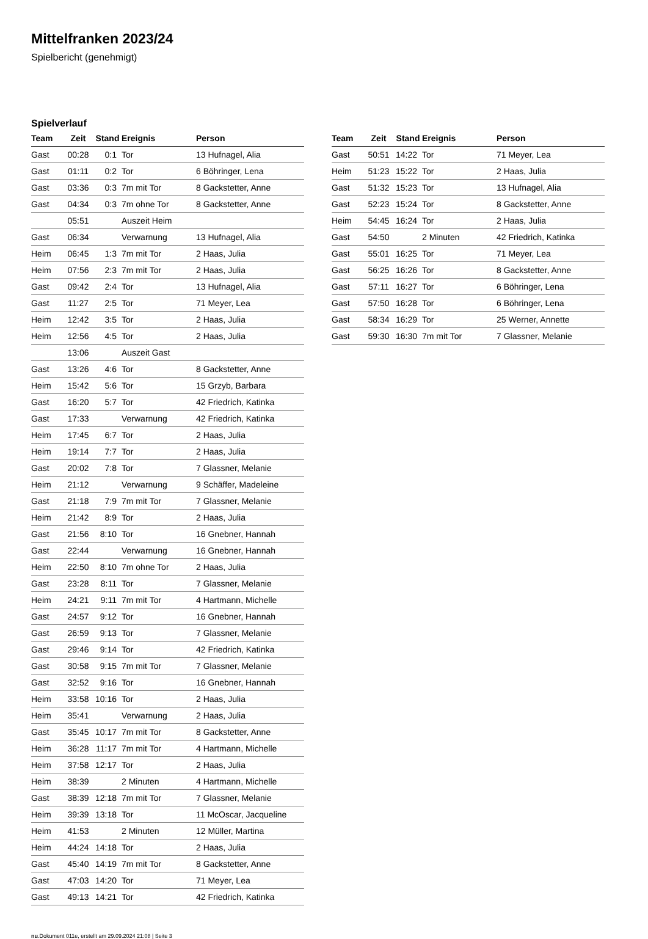Mittelfranken 2023/24
Spielbericht (genehmigt)
Spielverlauf
| Team | Zeit | Stand | Ereignis | Person |
| --- | --- | --- | --- | --- |
| Gast | 00:28 | 0:1 | Tor | 13 Hufnagel, Alia |
| Gast | 01:11 | 0:2 | Tor | 6 Böhringer, Lena |
| Gast | 03:36 | 0:3 | 7m mit Tor | 8 Gackstetter, Anne |
| Gast | 04:34 | 0:3 | 7m ohne Tor | 8 Gackstetter, Anne |
| | 05:51 | | Auszeit Heim | |
| Gast | 06:34 | | Verwarnung | 13 Hufnagel, Alia |
| Heim | 06:45 | 1:3 | 7m mit Tor | 2 Haas, Julia |
| Heim | 07:56 | 2:3 | 7m mit Tor | 2 Haas, Julia |
| Gast | 09:42 | 2:4 | Tor | 13 Hufnagel, Alia |
| Gast | 11:27 | 2:5 | Tor | 71 Meyer, Lea |
| Heim | 12:42 | 3:5 | Tor | 2 Haas, Julia |
| Heim | 12:56 | 4:5 | Tor | 2 Haas, Julia |
| | 13:06 | | Auszeit Gast | |
| Gast | 13:26 | 4:6 | Tor | 8 Gackstetter, Anne |
| Heim | 15:42 | 5:6 | Tor | 15 Grzyb, Barbara |
| Gast | 16:20 | 5:7 | Tor | 42 Friedrich, Katinka |
| Gast | 17:33 | | Verwarnung | 42 Friedrich, Katinka |
| Heim | 17:45 | 6:7 | Tor | 2 Haas, Julia |
| Heim | 19:14 | 7:7 | Tor | 2 Haas, Julia |
| Gast | 20:02 | 7:8 | Tor | 7 Glassner, Melanie |
| Heim | 21:12 | | Verwarnung | 9 Schäffer, Madeleine |
| Gast | 21:18 | 7:9 | 7m mit Tor | 7 Glassner, Melanie |
| Heim | 21:42 | 8:9 | Tor | 2 Haas, Julia |
| Gast | 21:56 | 8:10 | Tor | 16 Gnebner, Hannah |
| Gast | 22:44 | | Verwarnung | 16 Gnebner, Hannah |
| Heim | 22:50 | 8:10 | 7m ohne Tor | 2 Haas, Julia |
| Gast | 23:28 | 8:11 | Tor | 7 Glassner, Melanie |
| Heim | 24:21 | 9:11 | 7m mit Tor | 4 Hartmann, Michelle |
| Gast | 24:57 | 9:12 | Tor | 16 Gnebner, Hannah |
| Gast | 26:59 | 9:13 | Tor | 7 Glassner, Melanie |
| Gast | 29:46 | 9:14 | Tor | 42 Friedrich, Katinka |
| Gast | 30:58 | 9:15 | 7m mit Tor | 7 Glassner, Melanie |
| Gast | 32:52 | 9:16 | Tor | 16 Gnebner, Hannah |
| Heim | 33:58 | 10:16 | Tor | 2 Haas, Julia |
| Heim | 35:41 | | Verwarnung | 2 Haas, Julia |
| Gast | 35:45 | 10:17 | 7m mit Tor | 8 Gackstetter, Anne |
| Heim | 36:28 | 11:17 | 7m mit Tor | 4 Hartmann, Michelle |
| Heim | 37:58 | 12:17 | Tor | 2 Haas, Julia |
| Heim | 38:39 | | 2 Minuten | 4 Hartmann, Michelle |
| Gast | 38:39 | 12:18 | 7m mit Tor | 7 Glassner, Melanie |
| Heim | 39:39 | 13:18 | Tor | 11 McOscar, Jacqueline |
| Heim | 41:53 | | 2 Minuten | 12 Müller, Martina |
| Heim | 44:24 | 14:18 | Tor | 2 Haas, Julia |
| Gast | 45:40 | 14:19 | 7m mit Tor | 8 Gackstetter, Anne |
| Gast | 47:03 | 14:20 | Tor | 71 Meyer, Lea |
| Gast | 49:13 | 14:21 | Tor | 42 Friedrich, Katinka |
| Team | Zeit | Stand | Ereignis | Person |
| --- | --- | --- | --- | --- |
| Gast | 50:51 | 14:22 | Tor | 71 Meyer, Lea |
| Heim | 51:23 | 15:22 | Tor | 2 Haas, Julia |
| Gast | 51:32 | 15:23 | Tor | 13 Hufnagel, Alia |
| Gast | 52:23 | 15:24 | Tor | 8 Gackstetter, Anne |
| Heim | 54:45 | 16:24 | Tor | 2 Haas, Julia |
| Gast | 54:50 | | 2 Minuten | 42 Friedrich, Katinka |
| Gast | 55:01 | 16:25 | Tor | 71 Meyer, Lea |
| Gast | 56:25 | 16:26 | Tor | 8 Gackstetter, Anne |
| Gast | 57:11 | 16:27 | Tor | 6 Böhringer, Lena |
| Gast | 57:50 | 16:28 | Tor | 6 Böhringer, Lena |
| Gast | 58:34 | 16:29 | Tor | 25 Werner, Annette |
| Gast | 59:30 | 16:30 | 7m mit Tor | 7 Glassner, Melanie |
nu.Dokument 011e, erstellt am 29.09.2024 21:08 | Seite 3